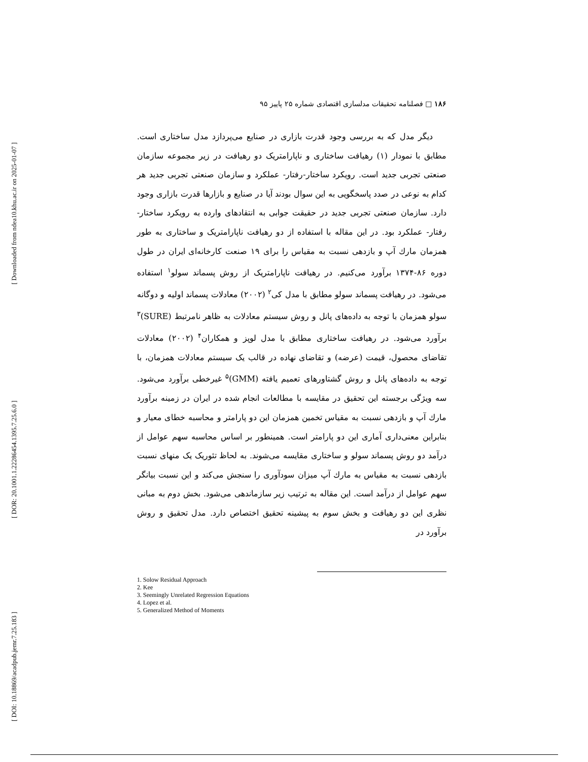[ Downloaded from ndea10.khu.ac.ir on 2025-01-07 ]
[ DOR: 20.1001.1.22286454.1395.7.25.6.0 ]
[ DOI: 10.18869/acadpub.jemr.7.25.183 ]
۱۸۶ □ فصلنامه تحقیقات مدلسازی اقتصادی شماره ۲۵ پاییز ۹۵
دیگر مدل که به بررسی وجود قدرت بازاری در صنایع می‌پردازد مدل ساختاری است. مطابق با نمودار (۱) رهیافت ساختاری و ناپارامتریک دو رهیافت در زیر مجموعه سازمان صنعتی تجربی جدید است. رویکرد ساختار-رفتار- عملکرد و سازمان صنعتی تجربی جدید هر کدام به نوعی در صدد پاسخگویی به این سوال بودند آیا در صنایع و بازارها قدرت بازاری وجود دارد. سازمان صنعتی تجربی جدید در حقیقت جوابی به انتقادهای وارده به رویکرد ساختار-رفتار- عملکرد بود. در این مقاله با استفاده از دو رهیافت ناپارامتریک و ساختاری به طور همزمان مارك آپ و بازدهی نسبت به مقیاس را برای ۱۹ صنعت کارخانه‌ای ایران در طول دوره ۸۶-۱۳۷۴ برآورد می‌کنیم. در رهیافت ناپارامتریک از روش پسماند سولو<sup>۱</sup> استفاده می‌شود. در رهیافت پسماند سولو مطابق با مدل کی<sup>۲</sup> (۲۰۰۲) معادلات پسماند اولیه و دوگانه سولو همزمان با توجه به داده‌های پانل و روش سیستم معادلات به ظاهر نامرتبط (SURE)<sup>۳</sup> برآورد می‌شود. در رهیافت ساختاری مطابق با مدل لوپز و همکاران<sup>۴</sup> (۲۰۰۲) معادلات تقاضای محصول، قیمت (عرضه) و تقاضای نهاده در قالب یک سیستم معادلات همزمان، با توجه به داده‌های پانل و روش گشتاورهای تعمیم یافته (GMM)<sup>۵</sup> غیرخطی برآورد می‌شود. سه ویژگی برجسته این تحقیق در مقایسه با مطالعات انجام شده در ایران در زمینه برآورد مارك آپ و بازدهی نسبت به مقیاس تخمین همزمان این دو پارامتر و محاسبه خطای معیار و بنابراین معنی‌داری آماری این دو پارامتر است. همینطور بر اساس محاسبه سهم عوامل از درآمد دو روش پسماند سولو و ساختاری مقایسه می‌شوند. به لحاظ تئوریک یک منهای نسبت بازدهی نسبت به مقیاس به مارك آپ میزان سودآوری را سنجش می‌کند و این نسبت بیانگر سهم عوامل از درآمد است. این مقاله به ترتیب زیر سازماندهی می‌شود. بخش دوم به مبانی نظری این دو رهیافت و بخش سوم به پیشینه تحقیق اختصاص دارد. مدل تحقیق و روش برآورد در
1. Solow Residual Approach
2. Kee
3. Seemingly Unrelated Regression Equations
4. Lopez et al.
5. Generalized Method of Moments